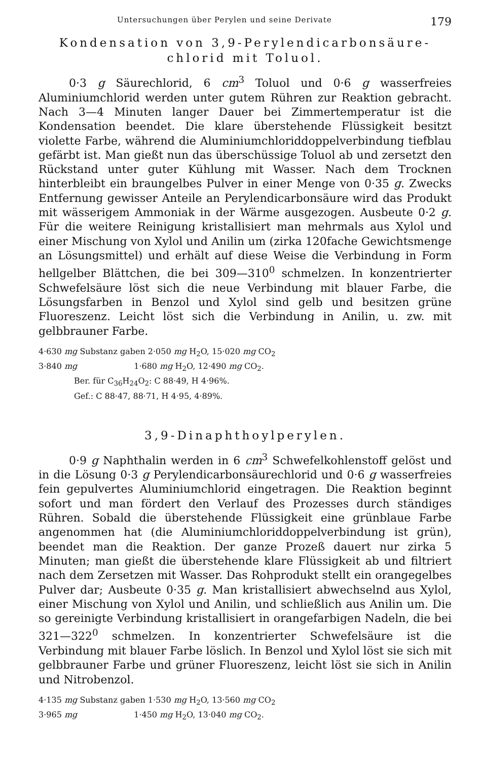Untersuchungen über Perylen und seine Derivate 179
Kondensation von 3,9-Perylendicarbonsäure-
chlorid mit Toluol.
0·3 g Säurechlorid, 6 cm<sup>3</sup> Toluol und 0·6 g wasserfreies Aluminiumchlorid werden unter gutem Rühren zur Reaktion gebracht. Nach 3—4 Minuten langer Dauer bei Zimmertemperatur ist die Kondensation beendet. Die klare überstehende Flüssigkeit besitzt violette Farbe, während die Aluminiumchloriddoppelverbindung tiefblau gefärbt ist. Man gießt nun das überschüssige Toluol ab und zersetzt den Rückstand unter guter Kühlung mit Wasser. Nach dem Trocknen hinterbleibt ein braungelbes Pulver in einer Menge von 0·35 g. Zwecks Entfernung gewisser Anteile an Perylendicarbonsäure wird das Produkt mit wässerigem Ammoniak in der Wärme ausgezogen. Ausbeute 0·2 g. Für die weitere Reinigung kristallisiert man mehrmals aus Xylol und einer Mischung von Xylol und Anilin um (zirka 120fache Gewichtsmenge an Lösungsmittel) und erhält auf diese Weise die Verbindung in Form hellgelber Blättchen, die bei 309—310<sup>0</sup> schmelzen. In konzentrierter Schwefelsäure löst sich die neue Verbindung mit blauer Farbe, die Lösungsfarben in Benzol und Xylol sind gelb und besitzen grüne Fluoreszenz. Leicht löst sich die Verbindung in Anilin, u. zw. mit gelbbrauner Farbe.
4·630 mg Substanz gaben 2·050 mg H<sub>2</sub>O, 15·020 mg CO<sub>2</sub>
3·840 mg 1·680 mg H<sub>2</sub>O, 12·490 mg CO<sub>2</sub>.
Ber. für C<sub>36</sub>H<sub>24</sub>O<sub>2</sub>: C 88·49, H 4·96%.
Gef.: C 88·47, 88·71, H 4·95, 4·89%.
3,9-Dinaphthoylperylen.
0·9 g Naphthalin werden in 6 cm<sup>3</sup> Schwefelkohlenstoff gelöst und in die Lösung 0·3 g Perylendicarbonsäurechlorid und 0·6 g wasserfreies fein gepulvertes Aluminiumchlorid eingetragen. Die Reaktion beginnt sofort und man fördert den Verlauf des Prozesses durch ständiges Rühren. Sobald die überstehende Flüssigkeit eine grünblaue Farbe angenommen hat (die Aluminiumchloriddoppelverbindung ist grün), beendet man die Reaktion. Der ganze Prozeß dauert nur zirka 5 Minuten; man gießt die überstehende klare Flüssigkeit ab und filtriert nach dem Zersetzen mit Wasser. Das Rohprodukt stellt ein orangegelbes Pulver dar; Ausbeute 0·35 g. Man kristallisiert abwechselnd aus Xylol, einer Mischung von Xylol und Anilin, und schließlich aus Anilin um. Die so gereinigte Verbindung kristallisiert in orangefarbigen Nadeln, die bei 321—322<sup>0</sup> schmelzen. In konzentrierter Schwefelsäure ist die Verbindung mit blauer Farbe löslich. In Benzol und Xylol löst sie sich mit gelbbrauner Farbe und grüner Fluoreszenz, leicht löst sie sich in Anilin und Nitrobenzol.
4·135 mg Substanz gaben 1·530 mg H<sub>2</sub>O, 13·560 mg CO<sub>2</sub>
3·965 mg 1·450 mg H<sub>2</sub>O, 13·040 mg CO<sub>2</sub>.